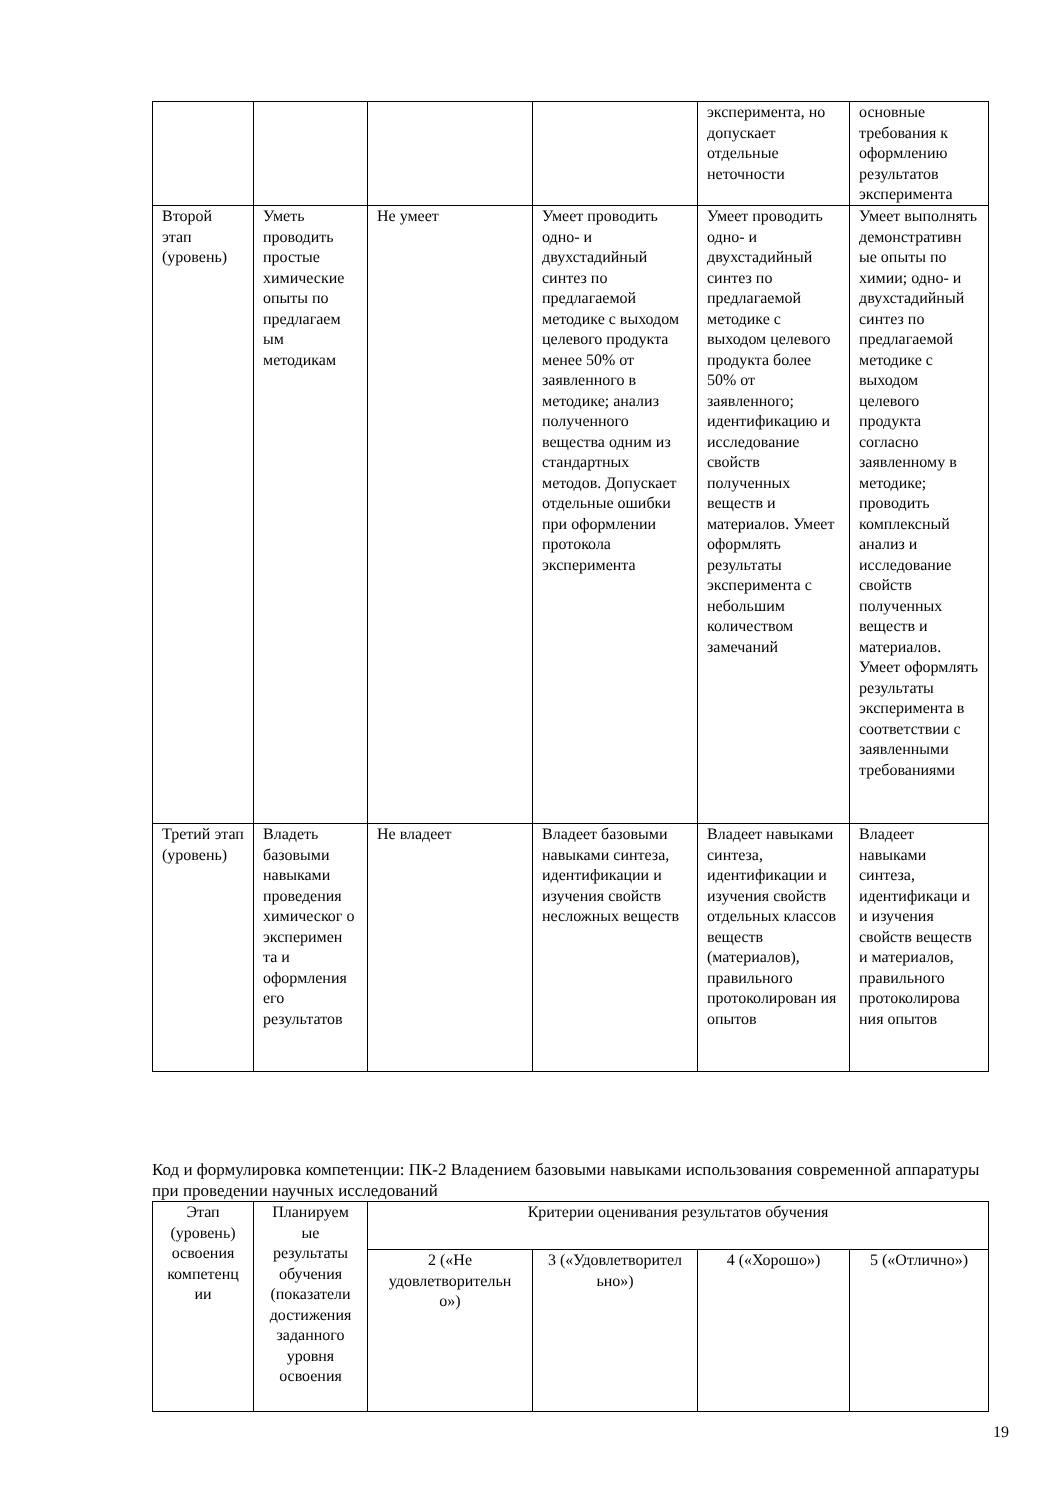| | | | | эксперимента, но допускает отдельные неточности | основные требования к оформлению результатов эксперимента |
| Второй этап (уровень) | Уметь проводить простые химические опыты по предлагаем ым методикам | Не умеет | Умеет проводить одно- и двухстадийный синтез по предлагаемой методике с выходом целевого продукта менее 50% от заявленного в методике; анализ полученного вещества одним из стандартных методов. Допускает отдельные ошибки при оформлении протокола эксперимента | Умеет проводить одно- и двухстадийный синтез по предлагаемой методике с выходом целевого продукта более 50% от заявленного; идентификацию и исследование свойств полученных веществ и материалов. Умеет оформлять результаты эксперимента с небольшим количеством замечаний | Умеет выполнять демонстративн ые опыты по химии; одно- и двухстадийный синтез по предлагаемой методике с выходом целевого продукта согласно заявленному в методике; проводить комплексный анализ и исследование свойств полученных веществ и материалов. Умеет оформлять результаты эксперимента в соответствии с заявленными требованиями |
| Третий этап (уровень) | Владеть базовыми навыками проведения химическог о эксперимен та и оформления его результатов | Не владеет | Владеет базовыми навыками синтеза, идентификации и изучения свойств несложных веществ | Владеет навыками синтеза, идентификации и изучения свойств отдельных классов веществ (материалов), правильного протоколирован ия опытов | Владеет навыками синтеза, идентификаци и и изучения свойств веществ и материалов, правильного протоколирова ния опытов |
Код и формулировка компетенции: ПК-2 Владением базовыми навыками использования современной аппаратуры при проведении научных исследований
| Этап (уровень) освоения компетенц ии | Планируем ые результаты обучения (показатели достижения заданного уровня освоения | Критерии оценивания результатов обучения | | | |
| --- | --- | --- | --- | --- | --- |
| | | 2 («Не удовлетворительн о») | 3 («Удовлетворител ьно») | 4 («Хорошо») | 5 («Отлично») |
19